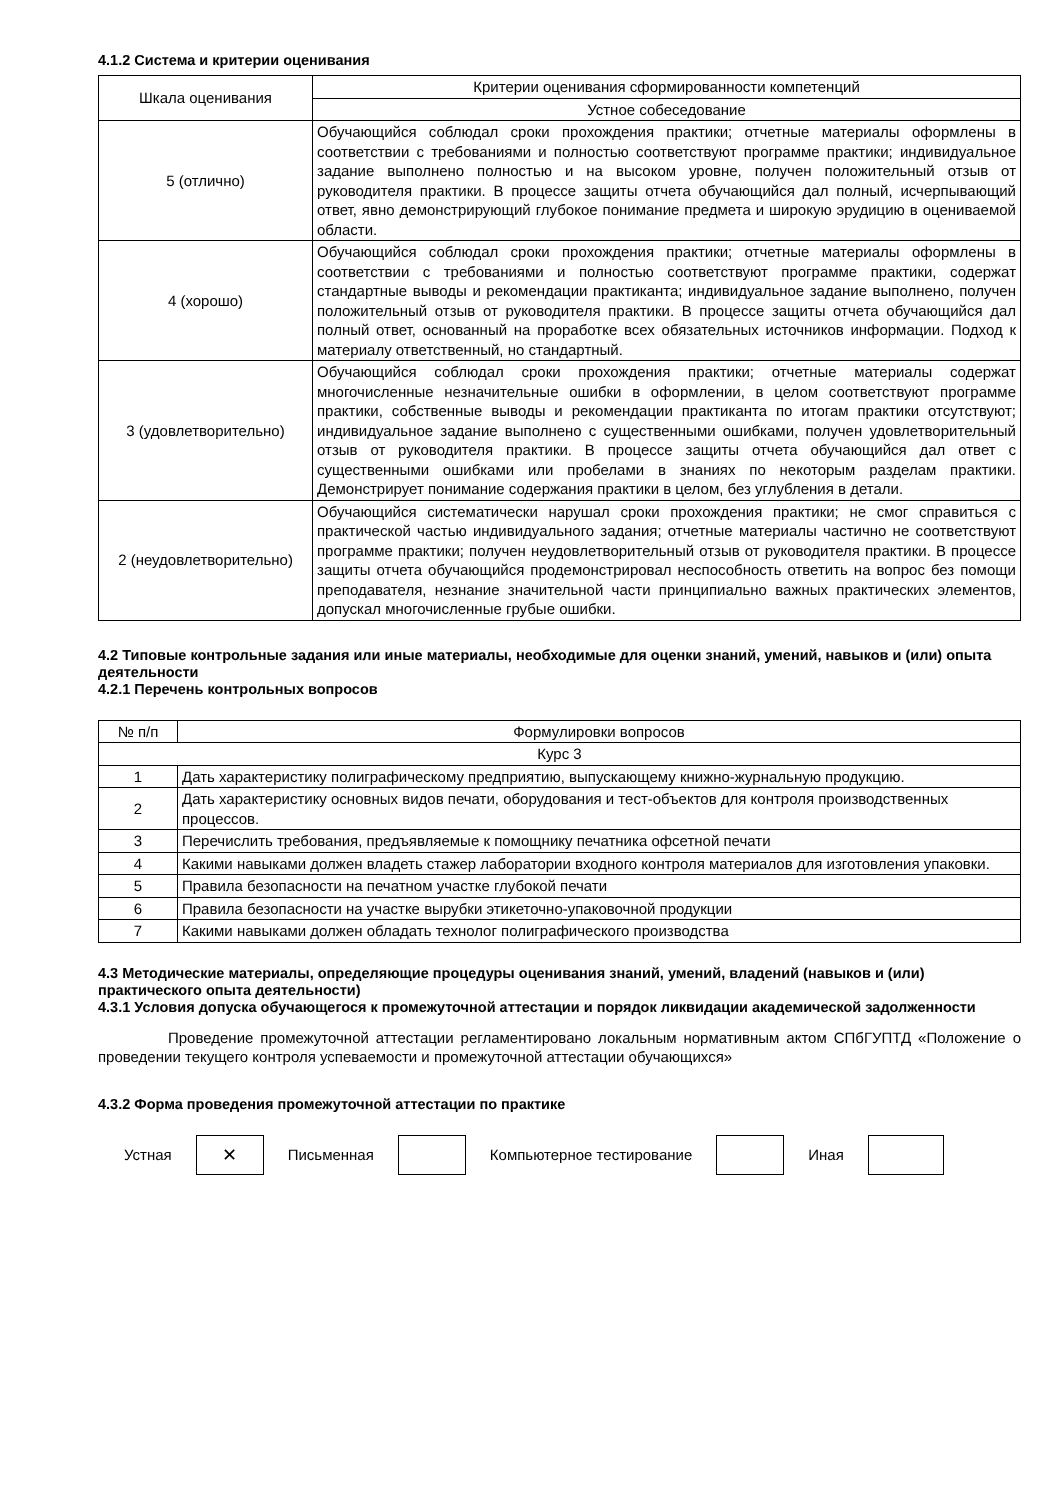4.1.2 Система и критерии оценивания
| Шкала оценивания | Критерии оценивания сформированности компетенций |
| --- | --- |
| | Устное собеседование |
| 5 (отлично) | Обучающийся соблюдал сроки прохождения практики; отчетные материалы оформлены в соответствии с требованиями и полностью соответствуют программе практики; индивидуальное задание выполнено полностью и на высоком уровне, получен положительный отзыв от руководителя практики. В процессе защиты отчета обучающийся дал полный, исчерпывающий ответ, явно демонстрирующий глубокое понимание предмета и широкую эрудицию в оцениваемой области. |
| 4 (хорошо) | Обучающийся соблюдал сроки прохождения практики; отчетные материалы оформлены в соответствии с требованиями и полностью соответствуют программе практики, содержат стандартные выводы и рекомендации практиканта; индивидуальное задание выполнено, получен положительный отзыв от руководителя практики. В процессе защиты отчета обучающийся дал полный ответ, основанный на проработке всех обязательных источников информации. Подход к материалу ответственный, но стандартный. |
| 3 (удовлетворительно) | Обучающийся соблюдал сроки прохождения практики; отчетные материалы содержат многочисленные незначительные ошибки в оформлении, в целом соответствуют программе практики, собственные выводы и рекомендации практиканта по итогам практики отсутствуют; индивидуальное задание выполнено с существенными ошибками, получен удовлетворительный отзыв от руководителя практики. В процессе защиты отчета обучающийся дал ответ с существенными ошибками или пробелами в знаниях по некоторым разделам практики. Демонстрирует понимание содержания практики в целом, без углубления в детали. |
| 2 (неудовлетворительно) | Обучающийся систематически нарушал сроки прохождения практики; не смог справиться с практической частью индивидуального задания; отчетные материалы частично не соответствуют программе практики; получен неудовлетворительный отзыв от руководителя практики. В процессе защиты отчета обучающийся продемонстрировал неспособность ответить на вопрос без помощи преподавателя, незнание значительной части принципиально важных практических элементов, допускал многочисленные грубые ошибки. |
4.2 Типовые контрольные задания или иные материалы, необходимые для оценки знаний, умений, навыков и (или) опыта деятельности
4.2.1 Перечень контрольных вопросов
| № п/п | Формулировки вопросов |
| --- | --- |
| Курс 3 | |
| 1 | Дать характеристику полиграфическому предприятию, выпускающему книжно-журнальную продукцию. |
| 2 | Дать характеристику основных видов печати, оборудования и тест-объектов для контроля производственных процессов. |
| 3 | Перечислить требования, предъявляемые к помощнику печатника офсетной печати |
| 4 | Какими навыками должен владеть стажер лаборатории входного контроля материалов для изготовления упаковки. |
| 5 | Правила безопасности на печатном участке глубокой печати |
| 6 | Правила безопасности на участке вырубки этикеточно-упаковочной продукции |
| 7 | Какими навыками должен обладать технолог полиграфического производства |
4.3 Методические материалы, определяющие процедуры оценивания знаний, умений, владений (навыков и (или) практического опыта деятельности)
4.3.1 Условия допуска обучающегося к промежуточной аттестации и порядок ликвидации академической задолженности
Проведение промежуточной аттестации регламентировано локальным нормативным актом СПбГУПТД «Положение о проведении текущего контроля успеваемости и промежуточной аттестации обучающихся»
4.3.2 Форма проведения промежуточной аттестации по практике
Устная
✕
Письменная Компьютерное тестирование Иная